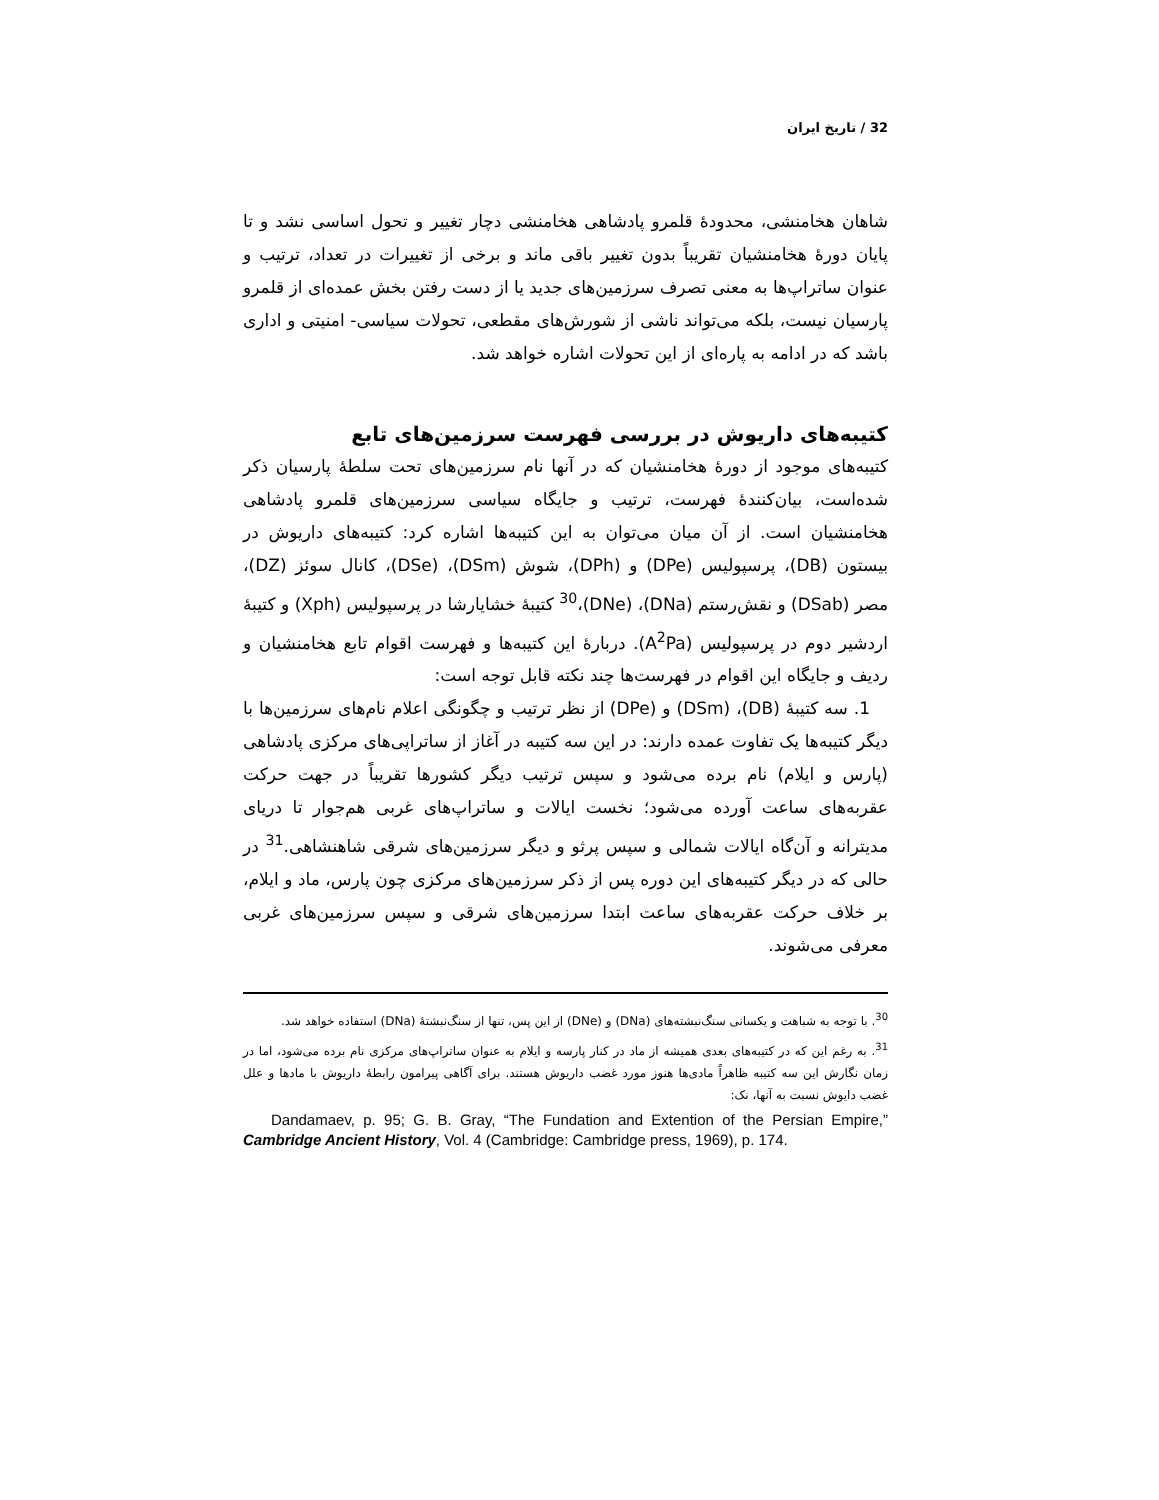32 / تاریخ ایران
شاهان هخامنشی، محدودهٔ قلمرو پادشاهی هخامنشی دچار تغییر و تحول اساسی نشد و تا پایان دورهٔ هخامنشیان تقریباً بدون تغییر باقی ماند و برخی از تغییرات در تعداد، ترتیب و عنوان ساتراپ‌ها به معنی تصرف سرزمین‌های جدید یا از دست رفتن بخش عمده‌ای از قلمرو پارسیان نیست، بلکه می‌تواند ناشی از شورش‌های مقطعی، تحولات سیاسی- امنیتی و اداری باشد که در ادامه به پاره‌ای از این تحولات اشاره خواهد شد.
کتیبه‌های داریوش در بررسی فهرست سرزمین‌های تابع
کتیبه‌های موجود از دورهٔ هخامنشیان که در آنها نام سرزمین‌های تحت سلطهٔ پارسیان ذکر شده‌است، بیان‌کنندهٔ فهرست، ترتیب و جایگاه سیاسی سرزمین‌های قلمرو پادشاهی هخامنشیان است. از آن میان می‌توان به این کتیبه‌ها اشاره کرد: کتیبه‌های داریوش در بیستون (DB)، پرسپولیس (DPe) و (DPh)، شوش (DSm)، (DSe)، کانال سوئز (DZ)، مصر (DSab) و نقش‌رستم (DNa)، (DNe)،<sup>30</sup> کتیبهٔ خشایارشا در پرسپولیس (Xph) و کتیبهٔ اردشیر دوم در پرسپولیس (A<sup>2</sup>Pa). دربارهٔ این کتیبه‌ها و فهرست اقوام تابع هخامنشیان و ردیف و جایگاه این اقوام در فهرست‌ها چند نکته قابل توجه است:
1. سه کتیبهٔ (DB)، (DSm) و (DPe) از نظر ترتیب و چگونگی اعلام نام‌های سرزمین‌ها با دیگر کتیبه‌ها یک تفاوت عمده دارند: در این سه کتیبه در آغاز از ساتراپی‌های مرکزی پادشاهی (پارس و ایلام) نام برده می‌شود و سپس ترتیب دیگر کشورها تقریباً در جهت حرکت عقربه‌های ساعت آورده می‌شود؛ نخست ایالات و ساتراپ‌های غربی هم‌جوار تا دریای مدیترانه و آن‌گاه ایالات شمالی و سپس پرثو و دیگر سرزمین‌های شرقی شاهنشاهی.<sup>31</sup> در حالی که در دیگر کتیبه‌های این دوره پس از ذکر سرزمین‌های مرکزی چون پارس، ماد و ایلام، بر خلاف حرکت عقربه‌های ساعت ابتدا سرزمین‌های شرقی و سپس سرزمین‌های غربی معرفی می‌شوند.
<sup>30</sup>. با توجه به شباهت و یکسانی سنگ‌نبشته‌های (DNa) و (DNe) از این پس، تنها از سنگ‌نبشتهٔ (DNa) استفاده خواهد شد.
<sup>31</sup>. به رغم این که در کتیبه‌های بعدی همیشه از ماد در کنار پارسه و ایلام به عنوان ساتراپ‌های مرکزی نام برده می‌شود، اما در زمان نگارش این سه کتیبه ظاهراً مادی‌ها هنوز مورد غضب داریوش هستند. برای آگاهی پیرامون رابطهٔ داریوش با مادها و علل غضب دایوش نسبت به آنها، نک:
Dandamaev, p. 95; G. B. Gray, “The Fundation and Extention of the Persian Empire,” Cambridge Ancient History, Vol. 4 (Cambridge: Cambridge press, 1969), p. 174.